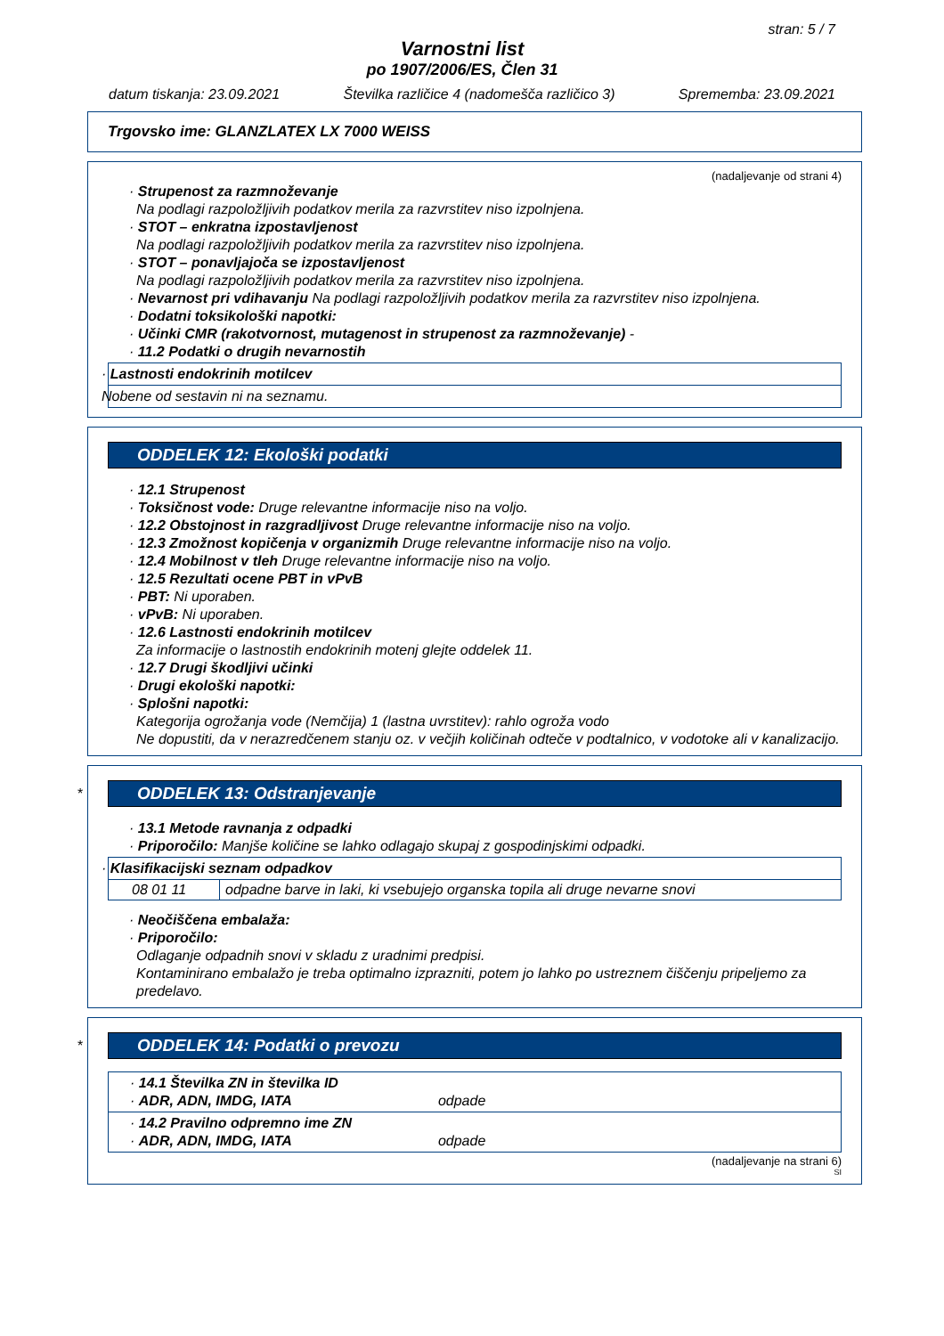stran: 5 / 7
Varnostni list
po 1907/2006/ES, Člen 31
datum tiskanja: 23.09.2021 Številka različice 4 (nadomešča različico 3) Sprememba: 23.09.2021
Trgovsko ime: GLANZLATEX LX 7000 WEISS
(nadaljevanje od strani 4)
· Strupenost za razmnoževanje
Na podlagi razpoložljivih podatkov merila za razvrstitev niso izpolnjena.
· STOT – enkratna izpostavljenost
Na podlagi razpoložljivih podatkov merila za razvrstitev niso izpolnjena.
· STOT – ponavljajoča se izpostavljenost
Na podlagi razpoložljivih podatkov merila za razvrstitev niso izpolnjena.
· Nevarnost pri vdihavanju Na podlagi razpoložljivih podatkov merila za razvrstitev niso izpolnjena.
· Dodatni toksikološki napotki:
· Učinki CMR (rakotvornost, mutagenost in strupenost za razmnoževanje) -
· 11.2 Podatki o drugih nevarnostih
· Lastnosti endokrinih motilcev
Nobene od sestavin ni na seznamu.
ODDELEK 12: Ekološki podatki
· 12.1 Strupenost
· Toksičnost vode: Druge relevantne informacije niso na voljo.
· 12.2 Obstojnost in razgradljivost Druge relevantne informacije niso na voljo.
· 12.3 Zmožnost kopičenja v organizmih Druge relevantne informacije niso na voljo.
· 12.4 Mobilnost v tleh Druge relevantne informacije niso na voljo.
· 12.5 Rezultati ocene PBT in vPvB
· PBT: Ni uporaben.
· vPvB: Ni uporaben.
· 12.6 Lastnosti endokrinih motilcev
Za informacije o lastnostih endokrinih motenj glejte oddelek 11.
· 12.7 Drugi škodljivi učinki
· Drugi ekološki napotki:
· Splošni napotki:
Kategorija ogrožanja vode (Nemčija) 1 (lastna uvrstitev): rahlo ogroža vodo
Ne dopustiti, da v nerazredčenem stanju oz. v večjih količinah odteče v podtalnico, v vodotoke ali v kanalizacijo.
*
ODDELEK 13: Odstranjevanje
· 13.1 Metode ravnanja z odpadki
· Priporočilo: Manjše količine se lahko odlagajo skupaj z gospodinjskimi odpadki.
· Klasifikacijski seznam odpadkov
| 08 01 11 | odpadne barve in laki, ki vsebujejo organska topila ali druge nevarne snovi |
· Neočiščena embalaža:
· Priporočilo:
Odlaganje odpadnih snovi v skladu z uradnimi predpisi.
Kontaminirano embalažo je treba optimalno izprazniti, potem jo lahko po ustreznem čiščenju pripeljemo za predelavo.
*
ODDELEK 14: Podatki o prevozu
· 14.1 Številka ZN in številka ID
· ADR, ADN, IMDG, IATA odpade
· 14.2 Pravilno odpremno ime ZN
· ADR, ADN, IMDG, IATA odpade
(nadaljevanje na strani 6)
SI